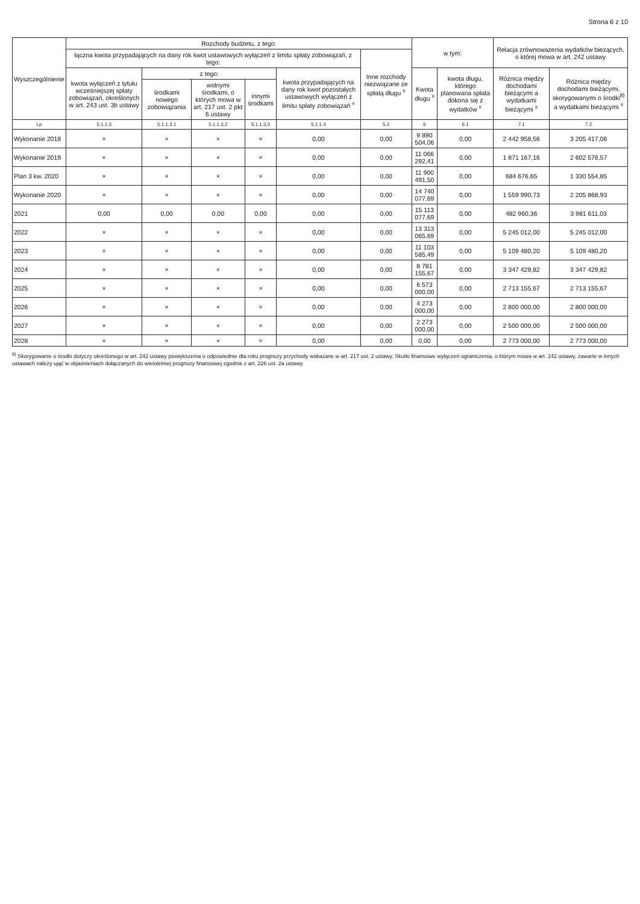Strona 6 z 10
| Wyszczególnienie | Rozchody budżetu, z tego: | | | | | | w tym: | | Relacja zrównoważenia wydatków bieżących, o której mowa w art. 242 ustawy | |
| --- | --- | --- | --- | --- | --- | --- | --- | --- | --- | --- |
| | łączna kwota przypadających na dany rok kwot ustawowych wyłączeń z limitu spłaty zobowiązań, z tego: | | | | | Inne rozchody niezwiązane ze spłatą długu <sup>x</sup> | | | | |
| | kwota wyłączeń z tytułu wcześniejszej spłaty zobowiązań, określonych w art. 243 ust. 3b ustawy | z tego: | | | kwota przypadających na dany rok kwot pozostałych ustawowych wyłączeń z limitu spłaty zobowiązań <sup>x</sup> | | Kwota długu <sup>x</sup> | kwota długu, którego planowana spłata dokona się z wydatków <sup>x</sup> | Różnica między dochodami bieżącymi a wydatkami bieżącymi <sup>x</sup> | Różnica między dochodami bieżącymi, skorygowanymi o środki<sup>8)</sup> a wydatkami bieżącymi <sup>x</sup> |
| | | środkami nowego zobowiązania | wolnymi środkami, o których mowa w art. 217 ust. 2 pkt 6 ustawy | innymi środkami | | | | | | |
| Lp | 5.1.1.3 | 5.1.1.3.1 | 5.1.1.3.2 | 5.1.1.3.3 | 5.1.1.4 | 5.2 | 6 | 6.1 | 7.1 | 7.2 |
| Wykonanie 2018 | × | × | × | × | 0,00 | 0,00 | 9 890 504,06 | 0,00 | 2 442 958,56 | 3 205 417,06 |
| Wykonanie 2019 | × | × | × | × | 0,00 | 0,00 | 11 066 292,41 | 0,00 | 1 871 167,16 | 2 602 576,57 |
| Plan 3 kw. 2020 | × | × | × | × | 0,00 | 0,00 | 11 900 491,50 | 0,00 | 684 676,65 | 1 330 554,85 |
| Wykonanie 2020 | × | × | × | × | 0,00 | 0,00 | 14 740 077,69 | 0,00 | 1 559 990,73 | 2 205 868,93 |
| 2021 | 0,00 | 0,00 | 0,00 | 0,00 | 0,00 | 0,00 | 15 113 077,69 | 0,00 | 482 960,36 | 3 981 611,03 |
| 2022 | × | × | × | × | 0,00 | 0,00 | 13 313 065,69 | 0,00 | 5 245 012,00 | 5 245 012,00 |
| 2023 | × | × | × | × | 0,00 | 0,00 | 11 103 585,49 | 0,00 | 5 109 480,20 | 5 109 480,20 |
| 2024 | × | × | × | × | 0,00 | 0,00 | 8 781 155,67 | 0,00 | 3 347 429,82 | 3 347 429,82 |
| 2025 | × | × | × | × | 0,00 | 0,00 | 6 573 000,00 | 0,00 | 2 713 155,67 | 2 713 155,67 |
| 2026 | × | × | × | × | 0,00 | 0,00 | 4 273 000,00 | 0,00 | 2 800 000,00 | 2 800 000,00 |
| 2027 | × | × | × | × | 0,00 | 0,00 | 2 273 000,00 | 0,00 | 2 500 000,00 | 2 500 000,00 |
| 2028 | × | × | × | × | 0,00 | 0,00 | 0,00 | 0,00 | 2 773 000,00 | 2 773 000,00 |
<sup>8)</sup> Skorygowanie o środki dotyczy określonego w art. 242 ustawy powiększenia o odpowiednie dla roku prognozy przychody wskazane w art. 217 ust. 2 ustawy. Skutki finansowe wyłączeń ograniczenia, o którym mowa w art. 242 ustawy, zawarte w innych ustawach należy ująć w objaśnieniach dołączanych do wieloletniej prognozy finansowej zgodnie z art. 226 ust. 2a ustawy.